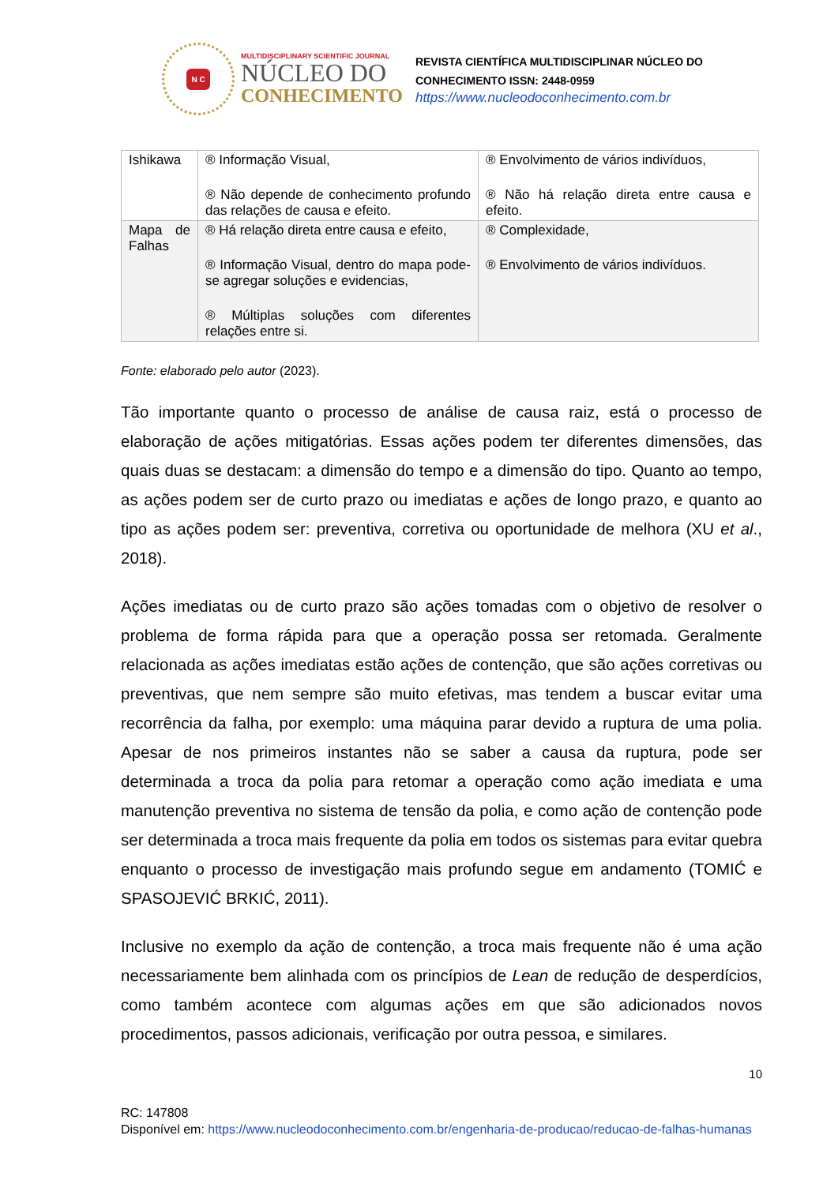N C
MULTIDISCIPLINARY SCIENTIFIC JOURNAL
NÚCLEO DO
CONHECIMENTO
REVISTA CIENTÍFICA MULTIDISCIPLINAR NÚCLEO DO
CONHECIMENTO ISSN: 2448-0959
https://www.nucleodoconhecimento.com.br
| Ishikawa | ® Informação Visual, ® Não depende de conhecimento profundo das relações de causa e efeito. | ® Envolvimento de vários indivíduos, ® Não há relação direta entre causa e efeito. |
| Mapa de Falhas | ® Há relação direta entre causa e efeito, ® Informação Visual, dentro do mapa pode-se agregar soluções e evidencias, ® Múltiplas soluções com diferentes relações entre si. | ® Complexidade, ® Envolvimento de vários indivíduos. |
Fonte: elaborado pelo autor (2023).
Tão importante quanto o processo de análise de causa raiz, está o processo de elaboração de ações mitigatórias. Essas ações podem ter diferentes dimensões, das quais duas se destacam: a dimensão do tempo e a dimensão do tipo. Quanto ao tempo, as ações podem ser de curto prazo ou imediatas e ações de longo prazo, e quanto ao tipo as ações podem ser: preventiva, corretiva ou oportunidade de melhora (XU et al., 2018).
Ações imediatas ou de curto prazo são ações tomadas com o objetivo de resolver o problema de forma rápida para que a operação possa ser retomada. Geralmente relacionada as ações imediatas estão ações de contenção, que são ações corretivas ou preventivas, que nem sempre são muito efetivas, mas tendem a buscar evitar uma recorrência da falha, por exemplo: uma máquina parar devido a ruptura de uma polia. Apesar de nos primeiros instantes não se saber a causa da ruptura, pode ser determinada a troca da polia para retomar a operação como ação imediata e uma manutenção preventiva no sistema de tensão da polia, e como ação de contenção pode ser determinada a troca mais frequente da polia em todos os sistemas para evitar quebra enquanto o processo de investigação mais profundo segue em andamento (TOMIĆ e SPASOJEVIĆ BRKIĆ, 2011).
Inclusive no exemplo da ação de contenção, a troca mais frequente não é uma ação necessariamente bem alinhada com os princípios de Lean de redução de desperdícios, como também acontece com algumas ações em que são adicionados novos procedimentos, passos adicionais, verificação por outra pessoa, e similares.
10
RC: 147808
Disponível em: https://www.nucleodoconhecimento.com.br/engenharia-de-producao/reducao-de-falhas-humanas